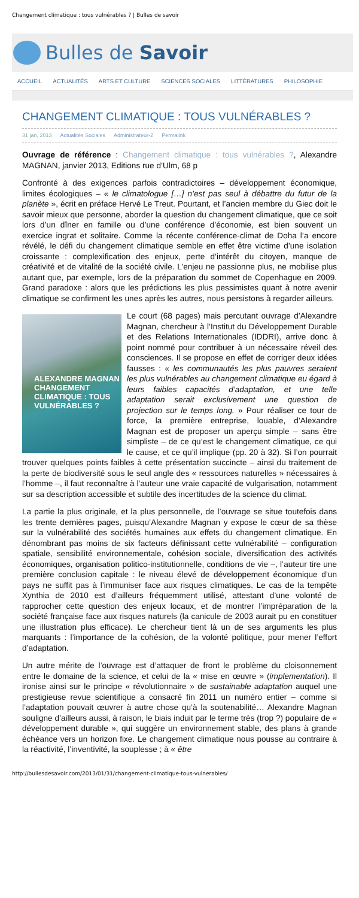Changement climatique : tous vulnérables ? | Bulles de savoir
Bulles de Savoir
ACCUEIL ACTUALITÉS ARTS ET CULTURE SCIENCES SOCIALES LITTÉRATURES PHILOSOPHIE
CHANGEMENT CLIMATIQUE : TOUS VULNÉRABLES ?
31 jan, 2013 Actualités Sociales Administrateur-2 Permalink
Ouvrage de référence : Changement climatique : tous vulnérables ?, Alexandre MAGNAN, janvier 2013, Editions rue d’Ulm, 68 p
Confronté à des exigences parfois contradictoires – développement économique, limites écologiques – « le climatologue […] n’est pas seul à débattre du futur de la planète », écrit en préface Hervé Le Treut. Pourtant, et l’ancien membre du Giec doit le savoir mieux que personne, aborder la question du changement climatique, que ce soit lors d’un dîner en famille ou d’une conférence d’économie, est bien souvent un exercice ingrat et solitaire. Comme la récente conférence-climat de Doha l’a encore révélé, le défi du changement climatique semble en effet être victime d’une isolation croissante : complexification des enjeux, perte d’intérêt du citoyen, manque de créativité et de vitalité de la société civile. L’enjeu ne passionne plus, ne mobilise plus autant que, par exemple, lors de la préparation du sommet de Copenhague en 2009. Grand paradoxe : alors que les prédictions les plus pessimistes quant à notre avenir climatique se confirment les unes après les autres, nous persistons à regarder ailleurs.
ALEXANDRE MAGNAN
CHANGEMENT CLIMATIQUE : TOUS VULNÉRABLES ?
Le court (68 pages) mais percutant ouvrage d’Alexandre Magnan, chercheur à l’Institut du Développement Durable et des Relations Internationales (IDDRI), arrive donc à point nommé pour contribuer à un nécessaire réveil des consciences. Il se propose en effet de corriger deux idées fausses : « les communautés les plus pauvres seraient les plus vulnérables au changement climatique eu égard à leurs faibles capacités d’adaptation, et une telle adaptation serait exclusivement une question de projection sur le temps long. » Pour réaliser ce tour de force, la première entreprise, louable, d’Alexandre Magnan est de proposer un aperçu simple – sans être simpliste – de ce qu’est le changement climatique, ce qui le cause, et ce qu’il implique (pp. 20 à 32). Si l’on pourrait trouver quelques points faibles à cette présentation succincte – ainsi du traitement de la perte de biodiversité sous le seul angle des « ressources naturelles » nécessaires à l’homme –, il faut reconnaître à l’auteur une vraie capacité de vulgarisation, notamment sur sa description accessible et subtile des incertitudes de la science du climat.
La partie la plus originale, et la plus personnelle, de l’ouvrage se situe toutefois dans les trente dernières pages, puisqu’Alexandre Magnan y expose le cœur de sa thèse sur la vulnérabilité des sociétés humaines aux effets du changement climatique. En dénombrant pas moins de six facteurs définissant cette vulnérabilité – configuration spatiale, sensibilité environnementale, cohésion sociale, diversification des activités économiques, organisation politico-institutionnelle, conditions de vie –, l’auteur tire une première conclusion capitale : le niveau élevé de développement économique d’un pays ne suffit pas à l’immuniser face aux risques climatiques. Le cas de la tempête Xynthia de 2010 est d’ailleurs fréquemment utilisé, attestant d’une volonté de rapprocher cette question des enjeux locaux, et de montrer l’impréparation de la société française face aux risques naturels (la canicule de 2003 aurait pu en constituer une illustration plus efficace). Le chercheur tient là un de ses arguments les plus marquants : l’importance de la cohésion, de la volonté politique, pour mener l’effort d’adaptation.
Un autre mérite de l’ouvrage est d’attaquer de front le problème du cloisonnement entre le domaine de la science, et celui de la « mise en œuvre » (implementation). Il ironise ainsi sur le principe « révolutionnaire » de sustainable adaptation auquel une prestigieuse revue scientifique a consacré fin 2011 un numéro entier – comme si l’adaptation pouvait œuvrer à autre chose qu’à la soutenabilité… Alexandre Magnan souligne d’ailleurs aussi, à raison, le biais induit par le terme très (trop ?) populaire de « développement durable », qui suggère un environnement stable, des plans à grande échéance vers un horizon fixe. Le changement climatique nous pousse au contraire à la réactivité, l’inventivité, la souplesse ; à « être
http://bullesdesavoir.com/2013/01/31/changement-climatique-tous-vulnerables/